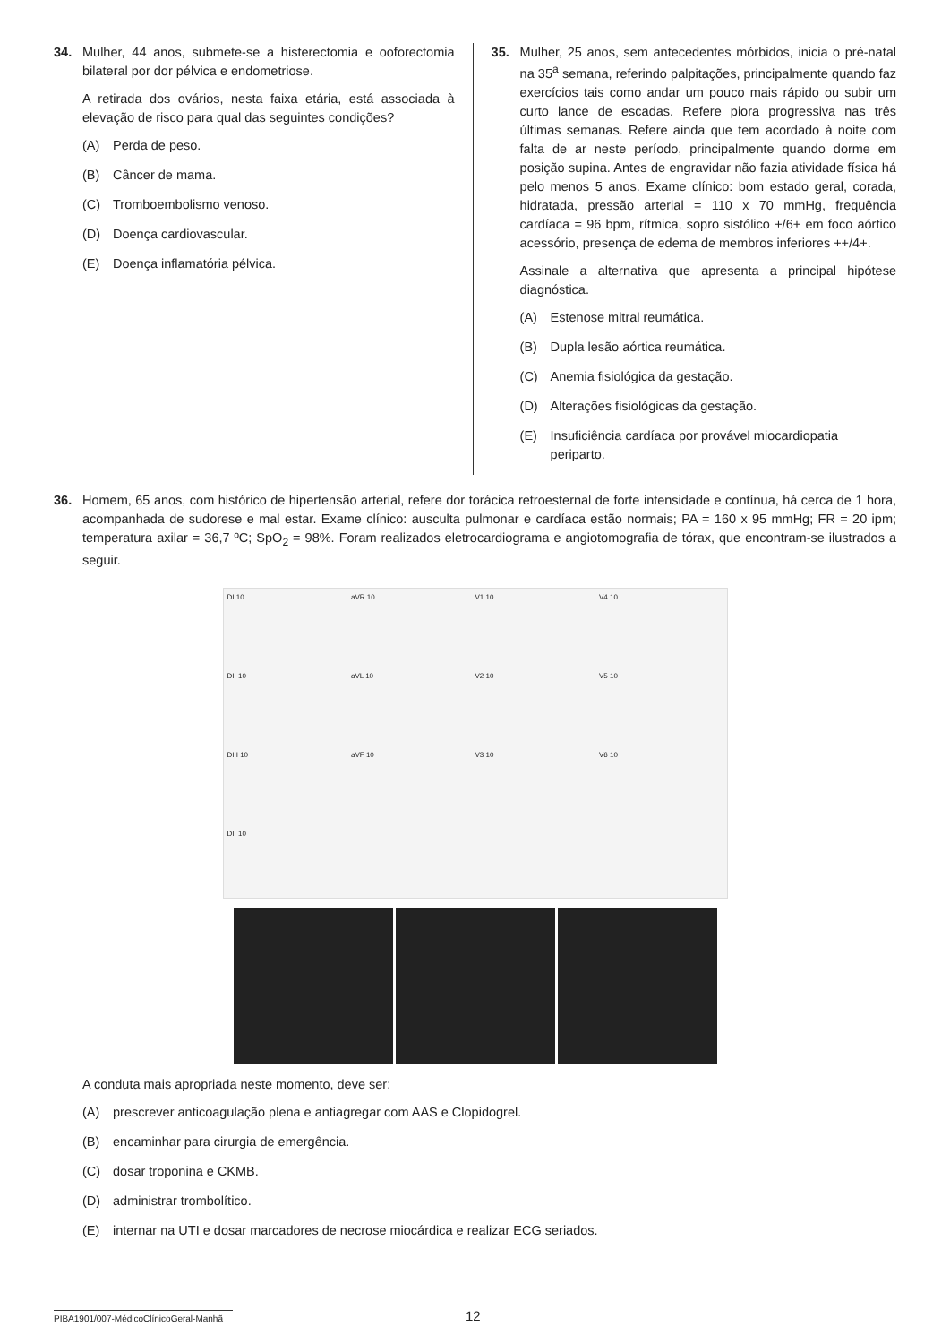34. Mulher, 44 anos, submete-se a histerectomia e ooforectomia bilateral por dor pélvica e endometriose.
A retirada dos ovários, nesta faixa etária, está associada à elevação de risco para qual das seguintes condições?
(A) Perda de peso.
(B) Câncer de mama.
(C) Tromboembolismo venoso.
(D) Doença cardiovascular.
(E) Doença inflamatória pélvica.
35. Mulher, 25 anos, sem antecedentes mórbidos, inicia o pré-natal na 35<sup>a</sup> semana, referindo palpitações, principalmente quando faz exercícios tais como andar um pouco mais rápido ou subir um curto lance de escadas. Refere piora progressiva nas três últimas semanas. Refere ainda que tem acordado à noite com falta de ar neste período, principalmente quando dorme em posição supina. Antes de engravidar não fazia atividade física há pelo menos 5 anos. Exame clínico: bom estado geral, corada, hidratada, pressão arterial = 110 x 70 mmHg, frequência cardíaca = 96 bpm, rítmica, sopro sistólico +/6+ em foco aórtico acessório, presença de edema de membros inferiores ++/4+.
Assinale a alternativa que apresenta a principal hipótese diagnóstica.
(A) Estenose mitral reumática.
(B) Dupla lesão aórtica reumática.
(C) Anemia fisiológica da gestação.
(D) Alterações fisiológicas da gestação.
(E) Insuficiência cardíaca por provável miocardiopatia periparto.
36. Homem, 65 anos, com histórico de hipertensão arterial, refere dor torácica retroesternal de forte intensidade e contínua, há cerca de 1 hora, acompanhada de sudorese e mal estar. Exame clínico: ausculta pulmonar e cardíaca estão normais; PA = 160 x 95 mmHg; FR = 20 ipm; temperatura axilar = 36,7 ºC; SpO<sub>2</sub> = 98%. Foram realizados eletrocardiograma e angiotomografia de tórax, que encontram-se ilustrados a seguir.
DI 10 aVR 10 V1 10 V4 10
DII 10 aVL 10 V2 10 V5 10
DIII 10 aVF 10 V3 10 V6 10
DII 10
A conduta mais apropriada neste momento, deve ser:
(A) prescrever anticoagulação plena e antiagregar com AAS e Clopidogrel.
(B) encaminhar para cirurgia de emergência.
(C) dosar troponina e CKMB.
(D) administrar trombolítico.
(E) internar na UTI e dosar marcadores de necrose miocárdica e realizar ECG seriados.
PIBA1901/007-MédicoClínicoGeral-Manhã
12